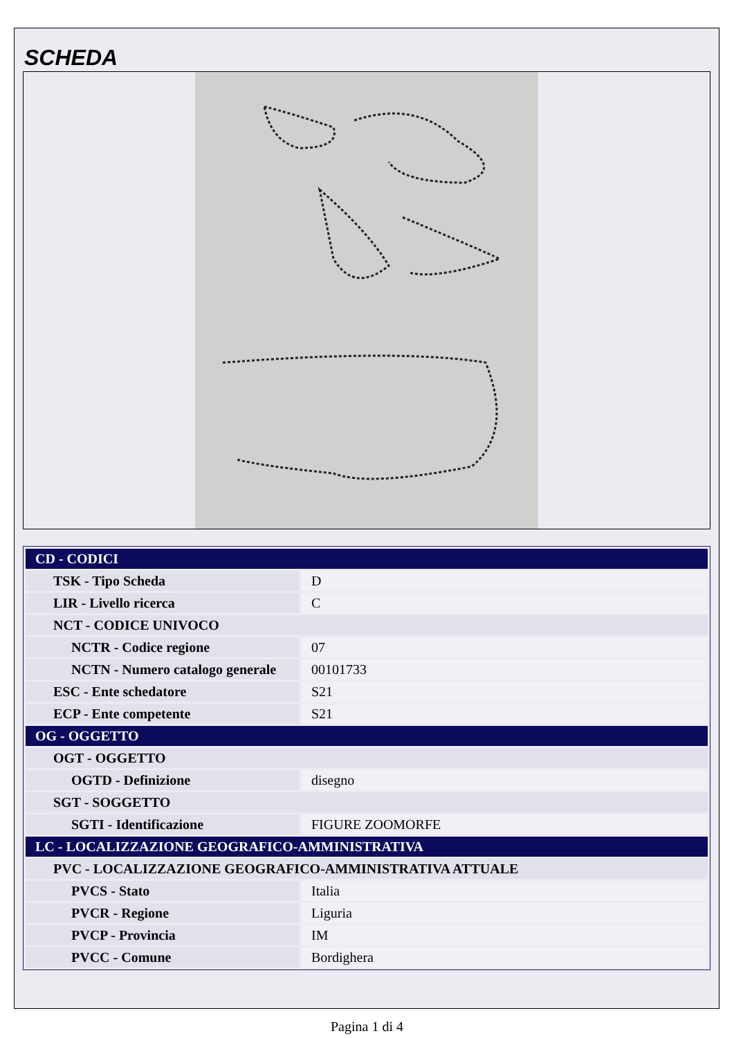SCHEDA
| CD - CODICI | |
| TSK - Tipo Scheda | D |
| LIR - Livello ricerca | C |
| NCT - CODICE UNIVOCO | |
| NCTR - Codice regione | 07 |
| NCTN - Numero catalogo generale | 00101733 |
| ESC - Ente schedatore | S21 |
| ECP - Ente competente | S21 |
| OG - OGGETTO | |
| OGT - OGGETTO | |
| OGTD - Definizione | disegno |
| SGT - SOGGETTO | |
| SGTI - Identificazione | FIGURE ZOOMORFE |
| LC - LOCALIZZAZIONE GEOGRAFICO-AMMINISTRATIVA | |
| PVC - LOCALIZZAZIONE GEOGRAFICO-AMMINISTRATIVA ATTUALE | |
| PVCS - Stato | Italia |
| PVCR - Regione | Liguria |
| PVCP - Provincia | IM |
| PVCC - Comune | Bordighera |
Pagina 1 di 4